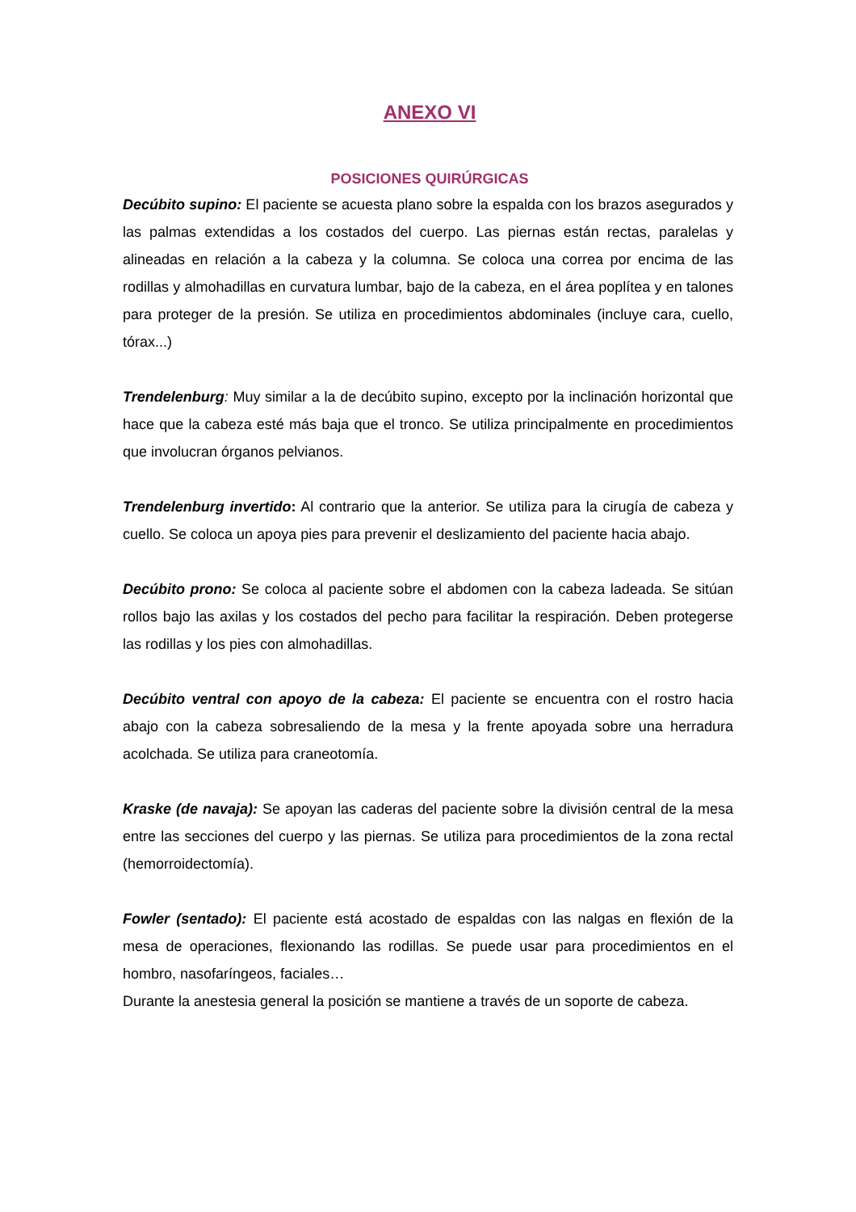ANEXO VI
POSICIONES QUIRÚRGICAS
Decúbito supino: El paciente se acuesta plano sobre la espalda con los brazos asegurados y las palmas extendidas a los costados del cuerpo. Las piernas están rectas, paralelas y alineadas en relación a la cabeza y la columna. Se coloca una correa por encima de las rodillas y almohadillas en curvatura lumbar, bajo de la cabeza, en el área poplítea y en talones para proteger de la presión. Se utiliza en procedimientos abdominales (incluye cara, cuello, tórax...)
Trendelenburg: Muy similar a la de decúbito supino, excepto por la inclinación horizontal que hace que la cabeza esté más baja que el tronco. Se utiliza principalmente en procedimientos que involucran órganos pelvianos.
Trendelenburg invertido: Al contrario que la anterior. Se utiliza para la cirugía de cabeza y cuello. Se coloca un apoya pies para prevenir el deslizamiento del paciente hacia abajo.
Decúbito prono: Se coloca al paciente sobre el abdomen con la cabeza ladeada. Se sitúan rollos bajo las axilas y los costados del pecho para facilitar la respiración. Deben protegerse las rodillas y los pies con almohadillas.
Decúbito ventral con apoyo de la cabeza: El paciente se encuentra con el rostro hacia abajo con la cabeza sobresaliendo de la mesa y la frente apoyada sobre una herradura acolchada. Se utiliza para craneotomía.
Kraske (de navaja): Se apoyan las caderas del paciente sobre la división central de la mesa entre las secciones del cuerpo y las piernas. Se utiliza para procedimientos de la zona rectal (hemorroidectomía).
Fowler (sentado): El paciente está acostado de espaldas con las nalgas en flexión de la mesa de operaciones, flexionando las rodillas. Se puede usar para procedimientos en el hombro, nasofaríngeos, faciales…
Durante la anestesia general la posición se mantiene a través de un soporte de cabeza.